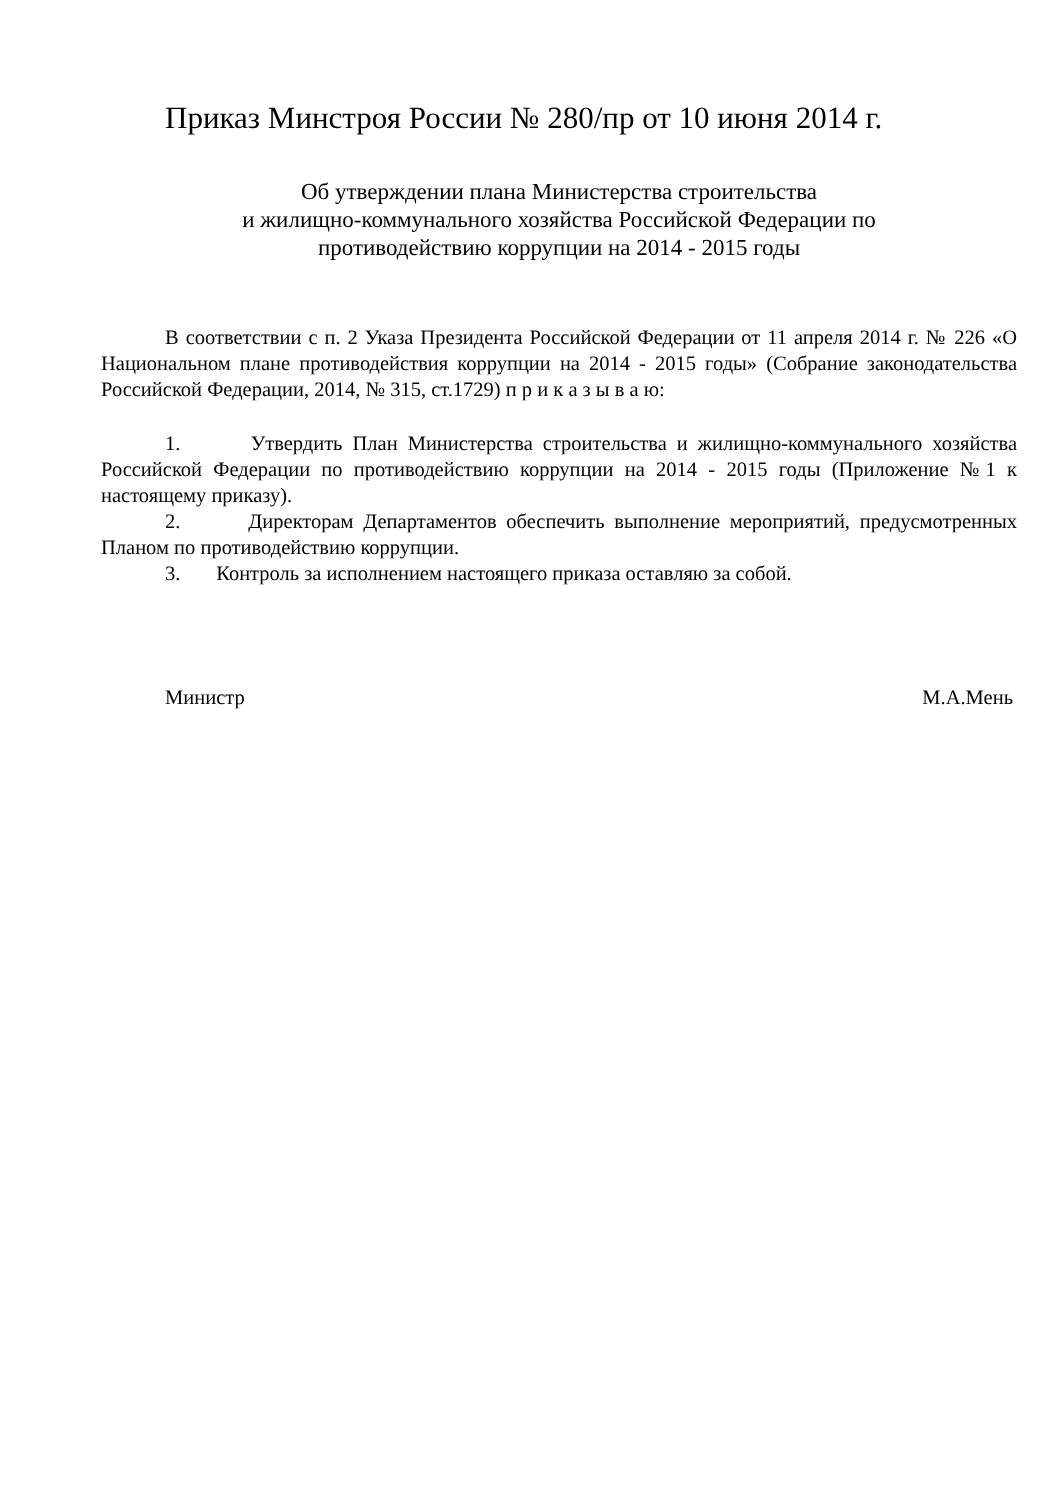Приказ Минстроя России № 280/пр от 10 июня 2014 г.
Об утверждении плана Министерства строительства
и жилищно-коммунального хозяйства Российской Федерации по
противодействию коррупции на 2014 - 2015 годы
В соответствии с п. 2 Указа Президента Российской Федерации от 11 апреля 2014 г. № 226 «О Национальном плане противодействия коррупции на 2014 - 2015 годы» (Собрание законодательства Российской Федерации, 2014, № 315, ст.1729) п р и к а з ы в а ю:
1. Утвердить План Министерства строительства и жилищно-коммунального хозяйства Российской Федерации по противодействию коррупции на 2014 - 2015 годы (Приложение №1 к настоящему приказу).
2. Директорам Департаментов обеспечить выполнение мероприятий, предусмотренных Планом по противодействию коррупции.
3. Контроль за исполнением настоящего приказа оставляю за собой.
Министр М.А.Мень